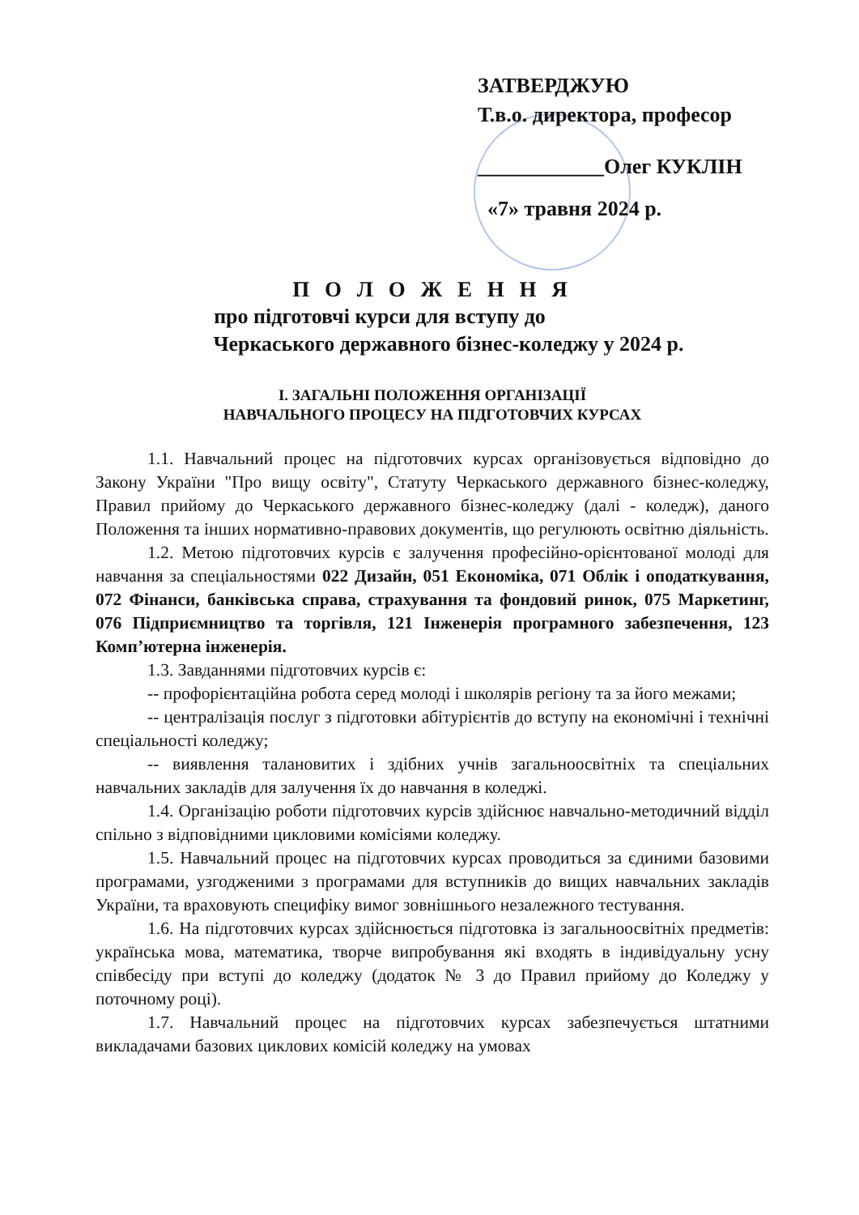ЗАТВЕРДЖУЮ
Т.в.о. директора, професор
____________Олег КУКЛІН
«7» травня 2024 р.
П О Л О Ж Е Н Н Я
про підготовчі курси для вступу до
Черкаського державного бізнес-коледжу у 2024 р.
I. ЗАГАЛЬНІ ПОЛОЖЕННЯ ОРГАНІЗАЦІЇ
НАВЧАЛЬНОГО ПРОЦЕСУ НА ПІДГОТОВЧИХ КУРСАХ
1.1. Навчальний процес на підготовчих курсах організовується відповідно до Закону України "Про вищу освіту", Статуту Черкаського державного бізнес-коледжу, Правил прийому до Черкаського державного бізнес-коледжу (далі - коледж), даного Положення та інших нормативно-правових документів, що регулюють освітню діяльність.
1.2. Метою підготовчих курсів є залучення професійно-орієнтованої молоді для навчання за спеціальностями 022 Дизайн, 051 Економіка, 071 Облік і оподаткування, 072 Фінанси, банківська справа, страхування та фондовий ринок, 075 Маркетинг, 076 Підприємництво та торгівля, 121 Інженерія програмного забезпечення, 123 Комп’ютерна інженерія.
1.3. Завданнями підготовчих курсів є:
-- профорієнтаційна робота серед молоді і школярів регіону та за його межами;
-- централізація послуг з підготовки абітурієнтів до вступу на економічні і технічні спеціальності коледжу;
-- виявлення талановитих і здібних учнів загальноосвітніх та спеціальних навчальних закладів для залучення їх до навчання в коледжі.
1.4. Організацію роботи підготовчих курсів здійснює навчально-методичний відділ спільно з відповідними цикловими комісіями коледжу.
1.5. Навчальний процес на підготовчих курсах проводиться за єдиними базовими програмами, узгодженими з програмами для вступників до вищих навчальних закладів України, та враховують специфіку вимог зовнішнього незалежного тестування.
1.6. На підготовчих курсах здійснюється підготовка із загальноосвітніх предметів: українська мова, математика, творче випробування які входять в індивідуальну усну співбесіду при вступі до коледжу (додаток № 3 до Правил прийому до Коледжу у поточному році).
1.7. Навчальний процес на підготовчих курсах забезпечується штатними викладачами базових циклових комісій коледжу на умовах